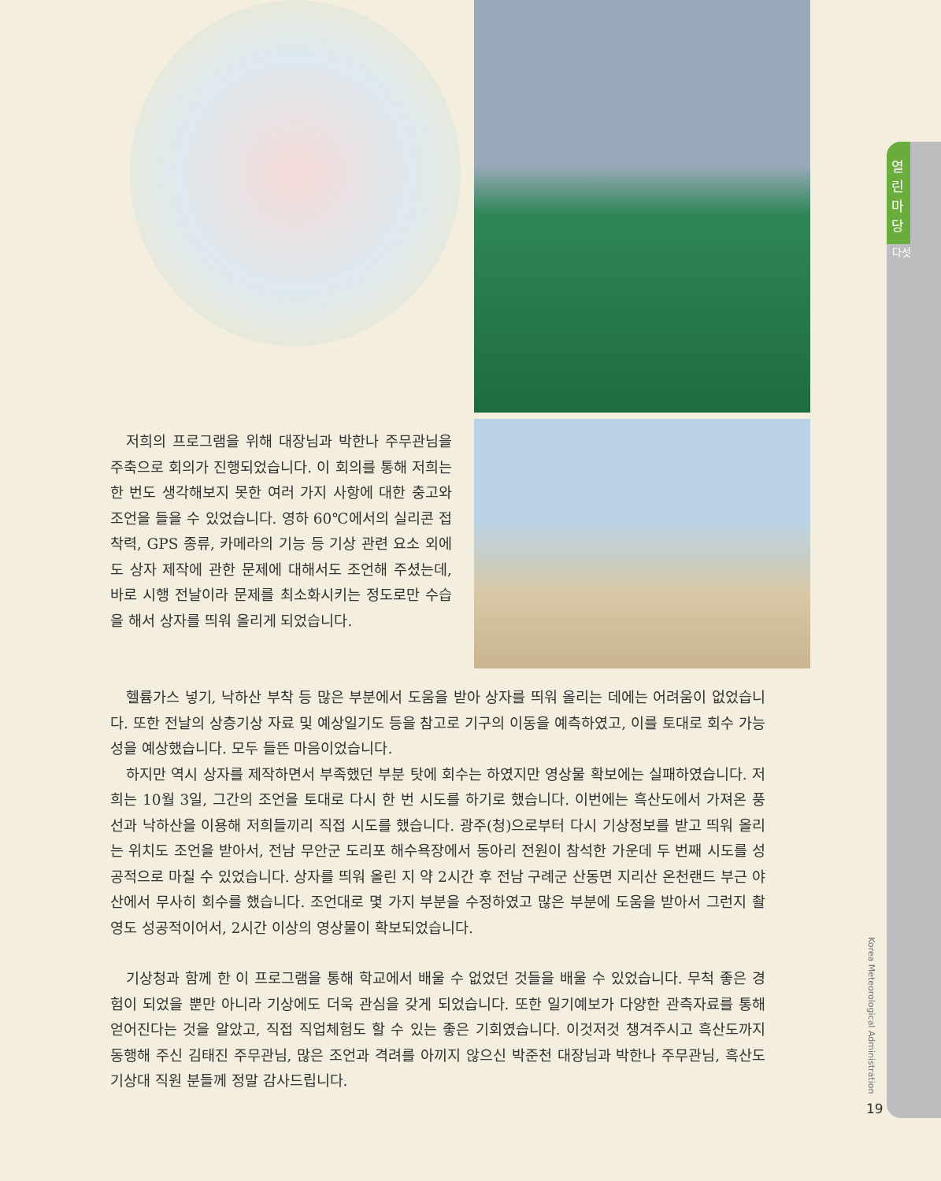열 린 마 당
다섯
저희의 프로그램을 위해 대장님과 박한나 주무관님을 주축으로 회의가 진행되었습니다. 이 회의를 통해 저희는 한 번도 생각해보지 못한 여러 가지 사항에 대한 충고와 조언을 들을 수 있었습니다. 영하 60℃에서의 실리콘 접착력, GPS 종류, 카메라의 기능 등 기상 관련 요소 외에도 상자 제작에 관한 문제에 대해서도 조언해 주셨는데, 바로 시행 전날이라 문제를 최소화시키는 정도로만 수습을 해서 상자를 띄워 올리게 되었습니다.
헬륨가스 넣기, 낙하산 부착 등 많은 부분에서 도움을 받아 상자를 띄워 올리는 데에는 어려움이 없었습니다. 또한 전날의 상층기상 자료 및 예상일기도 등을 참고로 기구의 이동을 예측하였고, 이를 토대로 회수 가능성을 예상했습니다. 모두 들뜬 마음이었습니다.
하지만 역시 상자를 제작하면서 부족했던 부분 탓에 회수는 하였지만 영상물 확보에는 실패하였습니다. 저희는 10월 3일, 그간의 조언을 토대로 다시 한 번 시도를 하기로 했습니다. 이번에는 흑산도에서 가져온 풍선과 낙하산을 이용해 저희들끼리 직접 시도를 했습니다. 광주(청)으로부터 다시 기상정보를 받고 띄워 올리는 위치도 조언을 받아서, 전남 무안군 도리포 해수욕장에서 동아리 전원이 참석한 가운데 두 번째 시도를 성공적으로 마칠 수 있었습니다. 상자를 띄워 올린 지 약 2시간 후 전남 구례군 산동면 지리산 온천랜드 부근 야산에서 무사히 회수를 했습니다. 조언대로 몇 가지 부분을 수정하였고 많은 부분에 도움을 받아서 그런지 촬영도 성공적이어서, 2시간 이상의 영상물이 확보되었습니다.
기상청과 함께 한 이 프로그램을 통해 학교에서 배울 수 없었던 것들을 배울 수 있었습니다. 무척 좋은 경험이 되었을 뿐만 아니라 기상에도 더욱 관심을 갖게 되었습니다. 또한 일기예보가 다양한 관측자료를 통해 얻어진다는 것을 알았고, 직접 직업체험도 할 수 있는 좋은 기회였습니다. 이것저것 챙겨주시고 흑산도까지 동행해 주신 김태진 주무관님, 많은 조언과 격려를 아끼지 않으신 박준천 대장님과 박한나 주무관님, 흑산도기상대 직원 분들께 정말 감사드립니다.
Korea Meteorological Administration
19